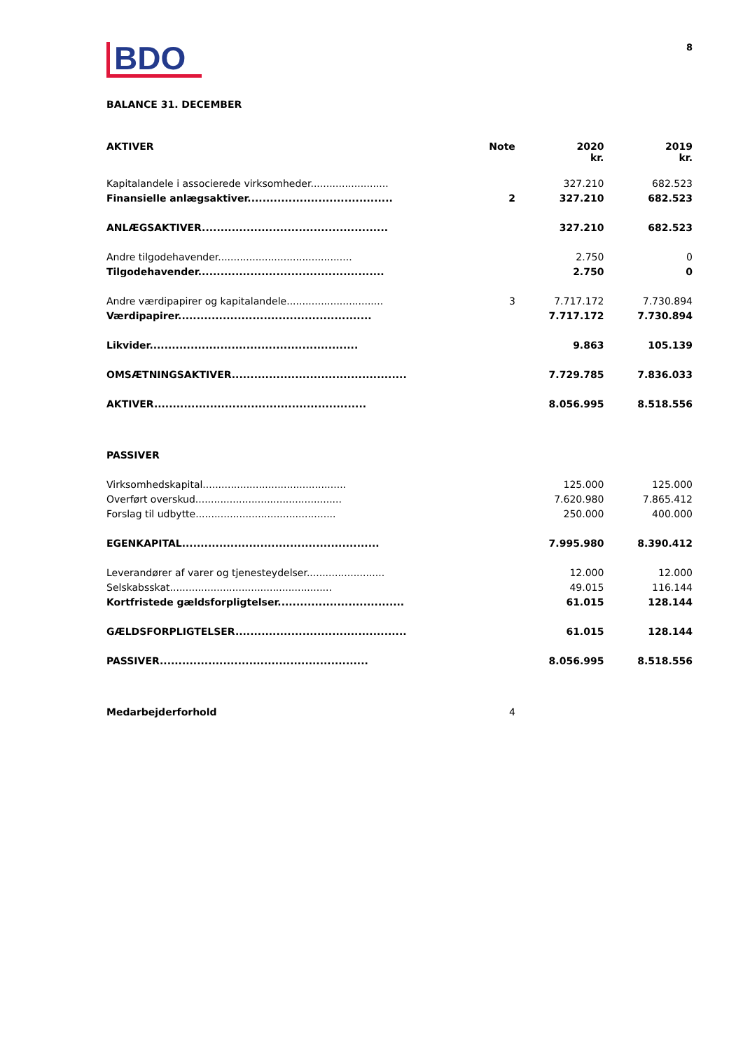BDO
8
BALANCE 31. DECEMBER
| AKTIVER | Note | 2020 kr. | 2019 kr. |
| --- | --- | --- | --- |
| Kapitalandele i associerede virksomheder......................... | | 327.210 | 682.523 |
| Finansielle anlægsaktiver....................................... | 2 | 327.210 | 682.523 |
| ANLÆGSAKTIVER.................................................. | | 327.210 | 682.523 |
| Andre tilgodehavender........................................... | | 2.750 | 0 |
| Tilgodehavender.................................................. | | 2.750 | 0 |
| Andre værdipapirer og kapitalandele............................... | 3 | 7.717.172 | 7.730.894 |
| Værdipapirer.................................................... | | 7.717.172 | 7.730.894 |
| Likvider........................................................ | | 9.863 | 105.139 |
| OMSÆTNINGSAKTIVER............................................... | | 7.729.785 | 7.836.033 |
| AKTIVER......................................................... | | 8.056.995 | 8.518.556 |
| PASSIVER | | | |
| Virksomhedskapital.............................................. | | 125.000 | 125.000 |
| Overført overskud............................................... | | 7.620.980 | 7.865.412 |
| Forslag til udbytte............................................. | | 250.000 | 400.000 |
| EGENKAPITAL..................................................... | | 7.995.980 | 8.390.412 |
| Leverandører af varer og tjenesteydelser......................... | | 12.000 | 12.000 |
| Selskabsskat.................................................... | | 49.015 | 116.144 |
| Kortfristede gældsforpligtelser.................................. | | 61.015 | 128.144 |
| GÆLDSFORPLIGTELSER.............................................. | | 61.015 | 128.144 |
| PASSIVER........................................................ | | 8.056.995 | 8.518.556 |
| Medarbejderforhold | 4 | | |